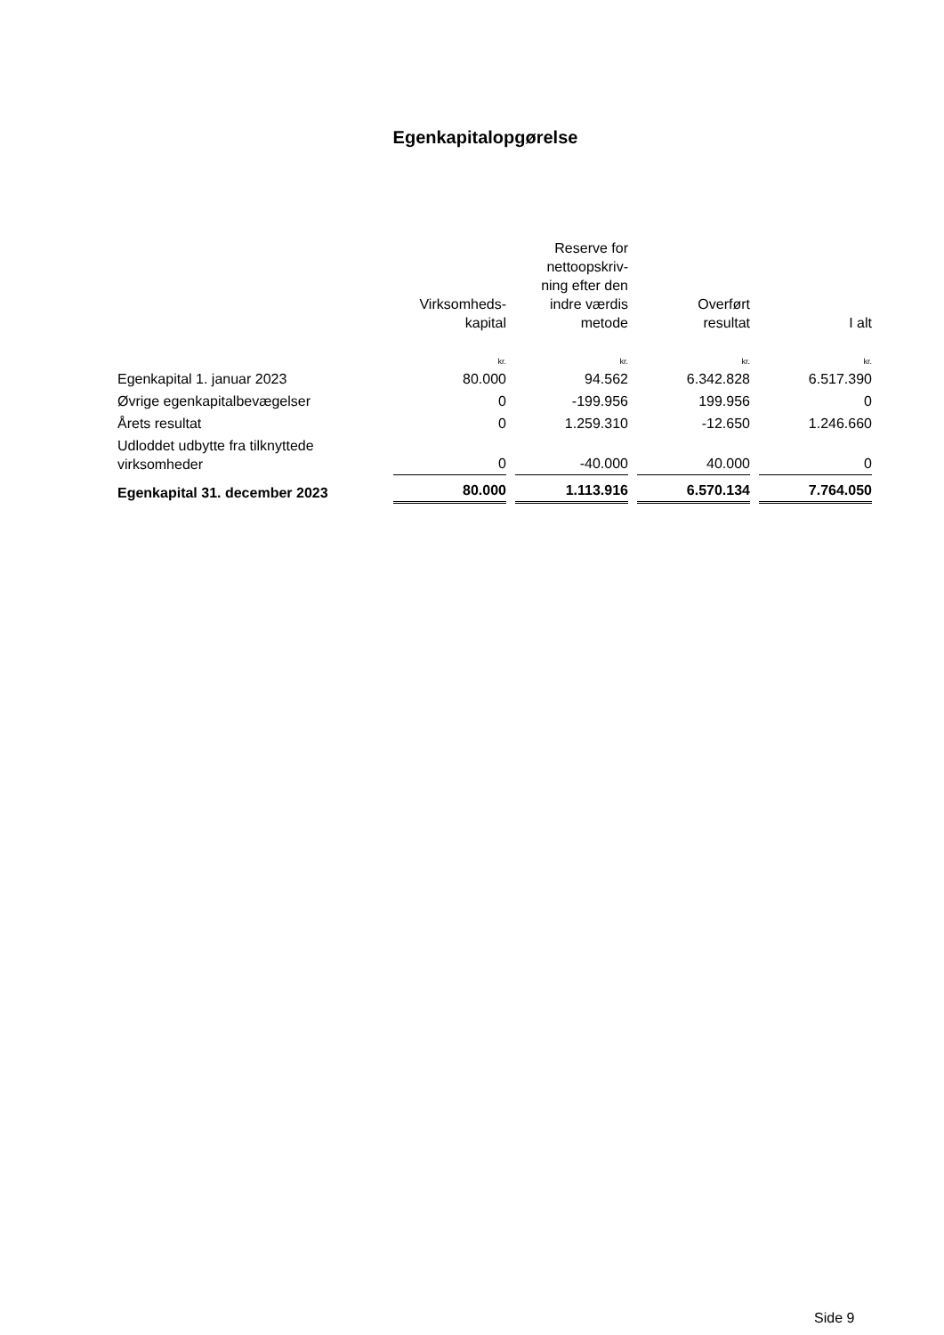Egenkapitalopgørelse
| | Virksomheds- kapital | Reserve for nettoopskriv- ning efter den indre værdis metode | Overført resultat | I alt |
| --- | --- | --- | --- | --- |
| | kr. | kr. | kr. | kr. |
| Egenkapital 1. januar 2023 | 80.000 | 94.562 | 6.342.828 | 6.517.390 |
| Øvrige egenkapitalbevægelser | 0 | -199.956 | 199.956 | 0 |
| Årets resultat | 0 | 1.259.310 | -12.650 | 1.246.660 |
| Udloddet udbytte fra tilknyttede virksomheder | 0 | -40.000 | 40.000 | 0 |
| Egenkapital 31. december 2023 | 80.000 | 1.113.916 | 6.570.134 | 7.764.050 |
Side 9